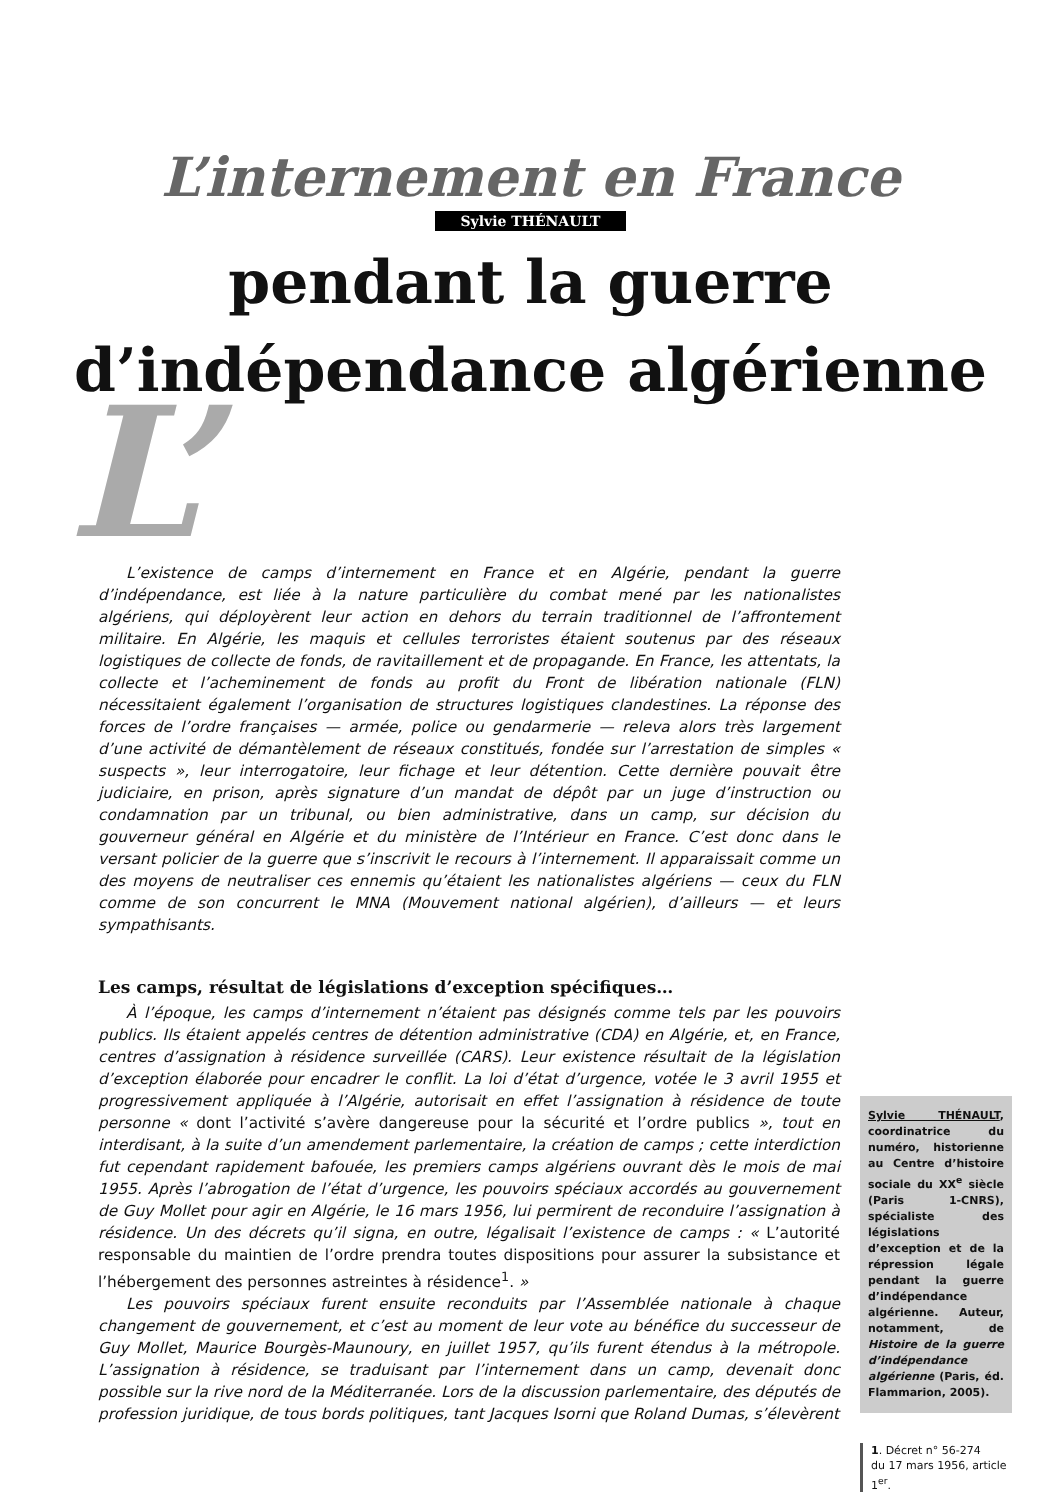L’internement en France
Sylvie THÉNAULT
pendant la guerre
d’indépendance algérienne
L’
L’existence de camps d’internement en France et en Algérie, pendant la guerre d’indépendance, est liée à la nature particulière du combat mené par les nationalistes algériens, qui déployèrent leur action en dehors du terrain traditionnel de l’affrontement militaire. En Algérie, les maquis et cellules terroristes étaient soutenus par des réseaux logistiques de collecte de fonds, de ravitaillement et de propagande. En France, les attentats, la collecte et l’acheminement de fonds au profit du Front de libération nationale (FLN) nécessitaient également l’organisation de structures logistiques clandestines. La réponse des forces de l’ordre françaises — armée, police ou gendarmerie — releva alors très largement d’une activité de démantèlement de réseaux constitués, fondée sur l’arrestation de simples « suspects », leur interrogatoire, leur fichage et leur détention. Cette dernière pouvait être judiciaire, en prison, après signature d’un mandat de dépôt par un juge d’instruction ou condamnation par un tribunal, ou bien administrative, dans un camp, sur décision du gouverneur général en Algérie et du ministère de l’Intérieur en France. C’est donc dans le versant policier de la guerre que s’inscrivit le recours à l’internement. Il apparaissait comme un des moyens de neutraliser ces ennemis qu’étaient les nationalistes algériens — ceux du FLN comme de son concurrent le MNA (Mouvement national algérien), d’ailleurs — et leurs sympathisants.
Les camps, résultat de législations d’exception spécifiques…
À l’époque, les camps d’internement n’étaient pas désignés comme tels par les pouvoirs publics. Ils étaient appelés centres de détention administrative (CDA) en Algérie, et, en France, centres d’assignation à résidence surveillée (CARS). Leur existence résultait de la législation d’exception élaborée pour encadrer le conflit. La loi d’état d’urgence, votée le 3 avril 1955 et progressivement appliquée à l’Algérie, autorisait en effet l’assignation à résidence de toute personne « dont l’activité s’avère dangereuse pour la sécurité et l’ordre publics », tout en interdisant, à la suite d’un amendement parlementaire, la création de camps ; cette interdiction fut cependant rapidement bafouée, les premiers camps algériens ouvrant dès le mois de mai 1955. Après l’abrogation de l’état d’urgence, les pouvoirs spéciaux accordés au gouvernement de Guy Mollet pour agir en Algérie, le 16 mars 1956, lui permirent de reconduire l’assignation à résidence. Un des décrets qu’il signa, en outre, légalisait l’existence de camps : « L’autorité responsable du maintien de l’ordre prendra toutes dispositions pour assurer la subsistance et l’hébergement des personnes astreintes à résidence<sup>1</sup>. »
Les pouvoirs spéciaux furent ensuite reconduits par l’Assemblée nationale à chaque changement de gouvernement, et c’est au moment de leur vote au bénéfice du successeur de Guy Mollet, Maurice Bourgès-Maunoury, en juillet 1957, qu’ils furent étendus à la métropole. L’assignation à résidence, se traduisant par l’internement dans un camp, devenait donc possible sur la rive nord de la Méditerranée. Lors de la discussion parlementaire, des députés de profession juridique, de tous bords politiques, tant Jacques Isorni que Roland Dumas, s’élevèrent
Sylvie THÉNAULT, coordinatrice du numéro, historienne au Centre d’histoire sociale du XX<sup>e</sup> siècle (Paris 1-CNRS), spécialiste des législations d’exception et de la répression légale pendant la guerre d’indépendance algérienne. Auteur, notamment, de Histoire de la guerre d’indépendance algérienne (Paris, éd. Flammarion, 2005).
1. Décret n° 56-274
du 17 mars 1956, article 1<sup>er</sup>.